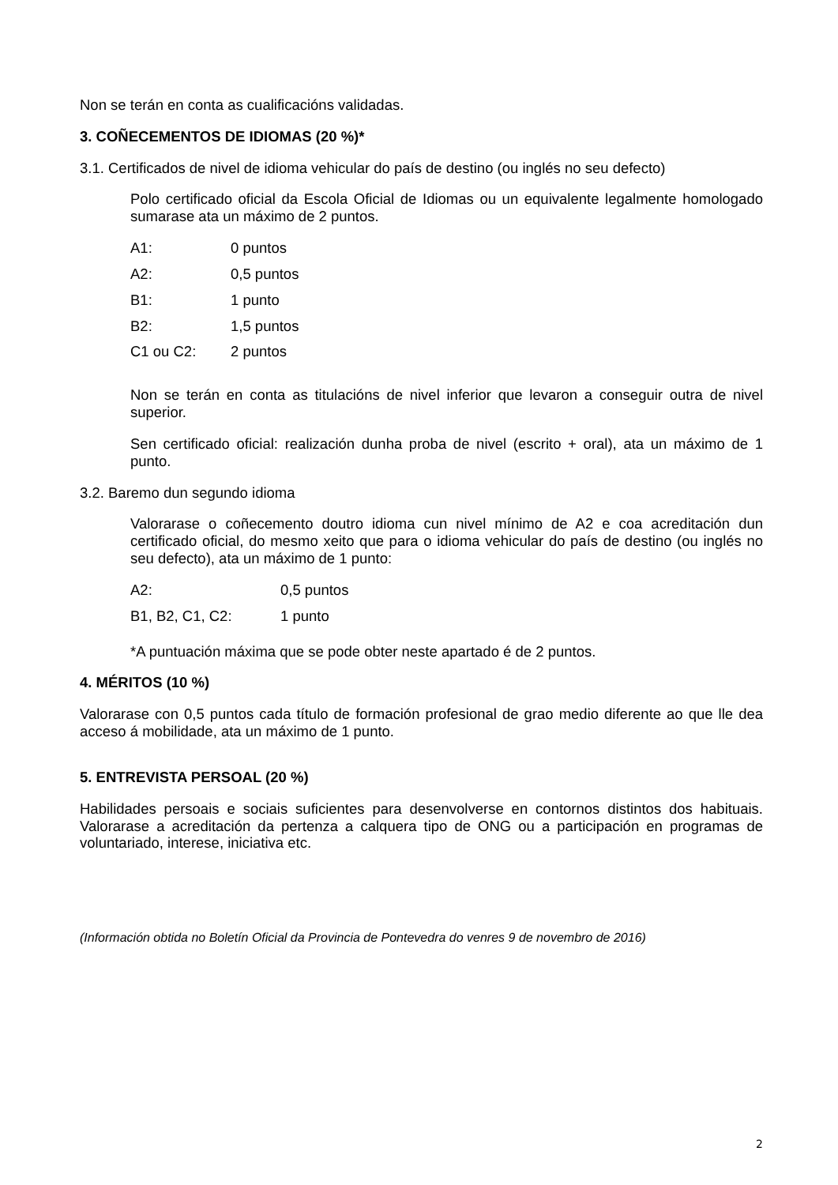Non se terán en conta as cualificacións validadas.
3. COÑECEMENTOS DE IDIOMAS (20 %)*
3.1. Certificados de nivel de idioma vehicular do país de destino (ou inglés no seu defecto)
Polo certificado oficial da Escola Oficial de Idiomas ou un equivalente legalmente homologado sumarase ata un máximo de 2 puntos.
| A1: | 0 puntos |
| A2: | 0,5 puntos |
| B1: | 1 punto |
| B2: | 1,5 puntos |
| C1 ou C2: | 2 puntos |
Non se terán en conta as titulacións de nivel inferior que levaron a conseguir outra de nivel superior.
Sen certificado oficial: realización dunha proba de nivel (escrito + oral), ata un máximo de 1 punto.
3.2. Baremo dun segundo idioma
Valorarase o coñecemento doutro idioma cun nivel mínimo de A2 e coa acreditación dun certificado oficial, do mesmo xeito que para o idioma vehicular do país de destino (ou inglés no seu defecto), ata un máximo de 1 punto:
| A2: | 0,5 puntos |
| B1, B2, C1, C2: | 1 punto |
*A puntuación máxima que se pode obter neste apartado é de 2 puntos.
4. MÉRITOS (10 %)
Valorarase con 0,5 puntos cada título de formación profesional de grao medio diferente ao que lle dea acceso á mobilidade, ata un máximo de 1 punto.
5. ENTREVISTA PERSOAL (20 %)
Habilidades persoais e sociais suficientes para desenvolverse en contornos distintos dos habituais. Valorarase a acreditación da pertenza a calquera tipo de ONG ou a participación en programas de voluntariado, interese, iniciativa etc.
(Información obtida no Boletín Oficial da Provincia de Pontevedra do venres 9 de novembro de 2016)
2